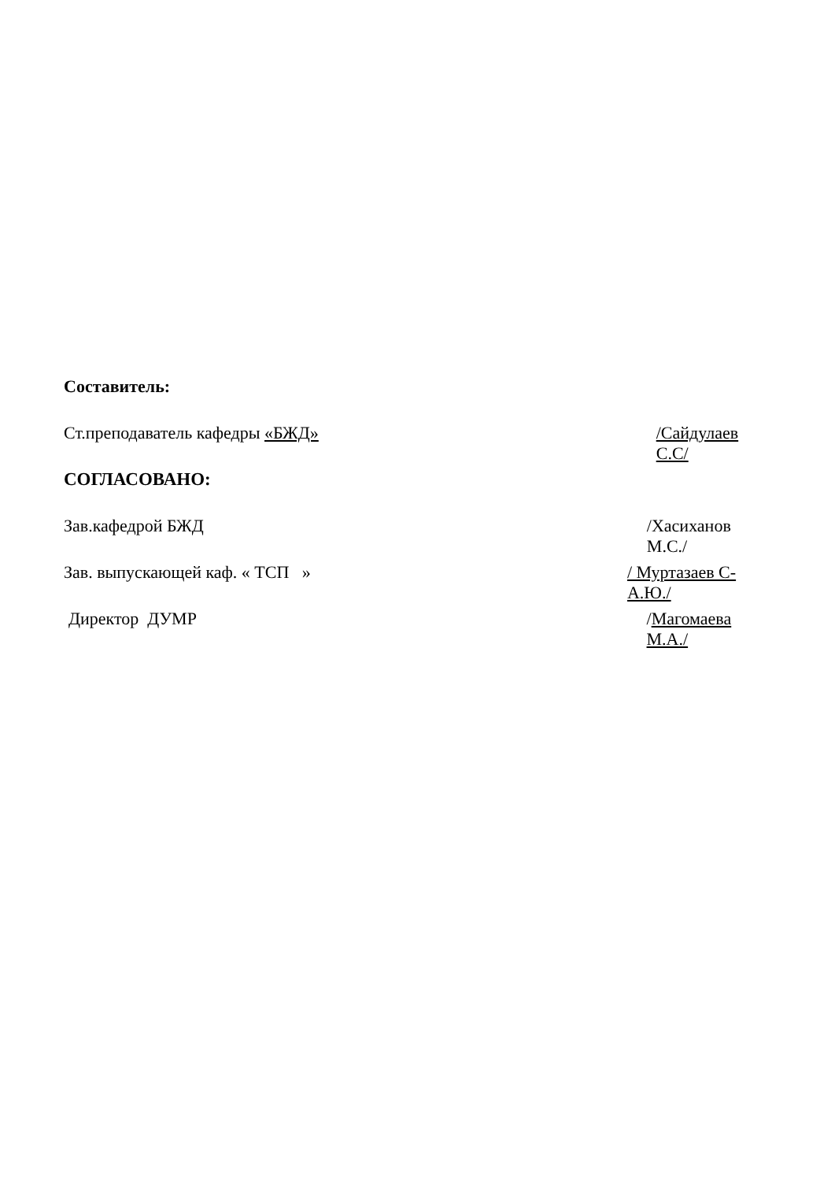Составитель:
Ст.преподаватель кафедры «БЖД» /Сайдулаев С.С/
СОГЛАСОВАНО:
Зав.кафедрой БЖД /Хасиханов М.С./
Зав. выпускающей каф. « ТСП » / Муртазаев С-А.Ю./
Директор ДУМР /Магомаева М.А./